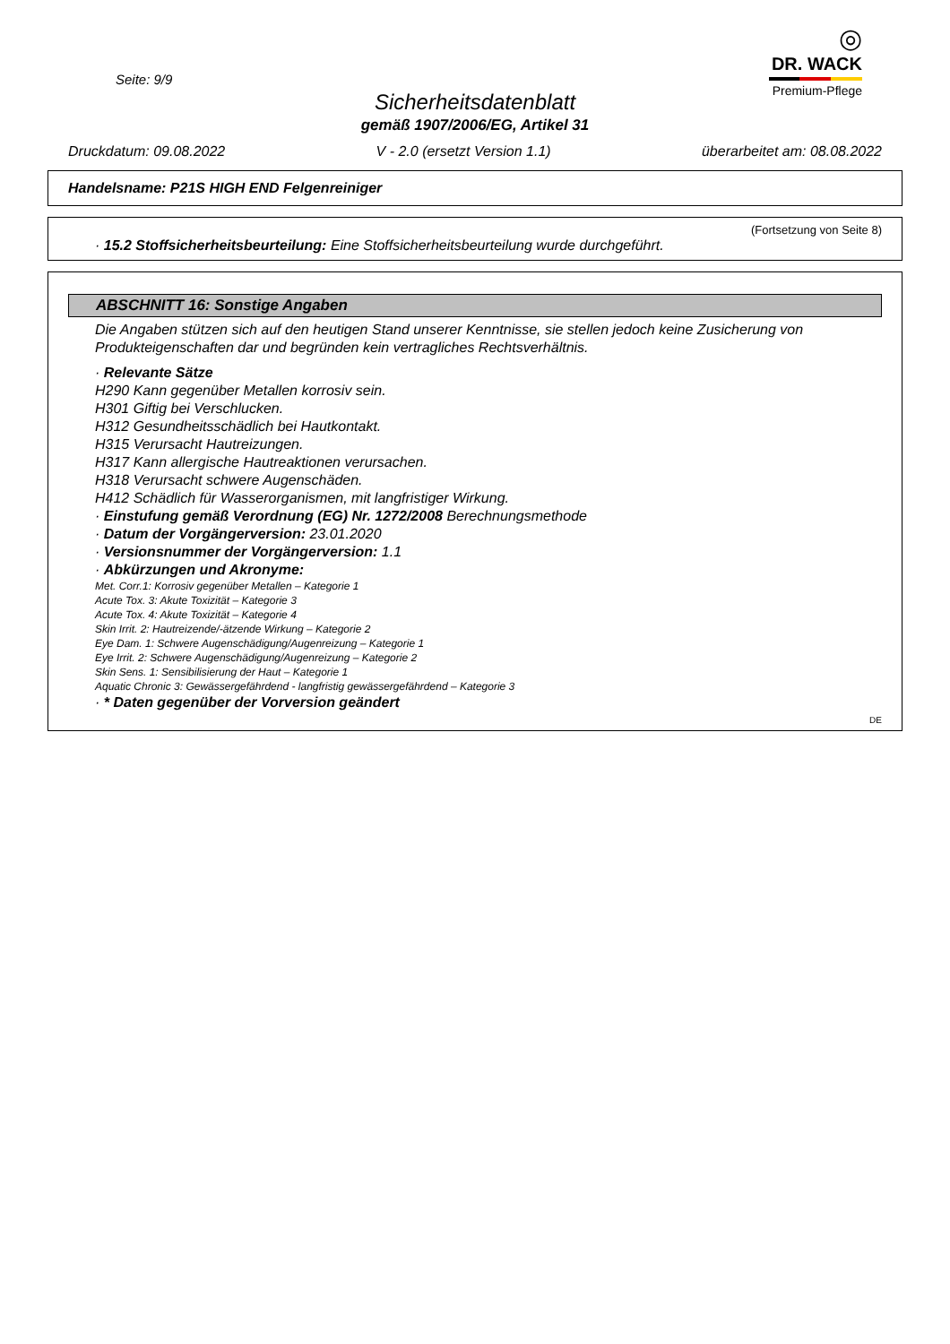Seite: 9/9
Sicherheitsdatenblatt
gemäß 1907/2006/EG, Artikel 31
◎
DR. WACK
Premium-Pflege
Druckdatum: 09.08.2022 V - 2.0 (ersetzt Version 1.1) überarbeitet am: 08.08.2022
Handelsname: P21S HIGH END Felgenreiniger
(Fortsetzung von Seite 8)
· 15.2 Stoffsicherheitsbeurteilung: Eine Stoffsicherheitsbeurteilung wurde durchgeführt.
ABSCHNITT 16: Sonstige Angaben
Die Angaben stützen sich auf den heutigen Stand unserer Kenntnisse, sie stellen jedoch keine Zusicherung von Produkteigenschaften dar und begründen kein vertragliches Rechtsverhältnis.
· Relevante Sätze
H290 Kann gegenüber Metallen korrosiv sein.
H301 Giftig bei Verschlucken.
H312 Gesundheitsschädlich bei Hautkontakt.
H315 Verursacht Hautreizungen.
H317 Kann allergische Hautreaktionen verursachen.
H318 Verursacht schwere Augenschäden.
H412 Schädlich für Wasserorganismen, mit langfristiger Wirkung.
· Einstufung gemäß Verordnung (EG) Nr. 1272/2008 Berechnungsmethode
· Datum der Vorgängerversion: 23.01.2020
· Versionsnummer der Vorgängerversion: 1.1
· Abkürzungen und Akronyme:
Met. Corr.1: Korrosiv gegenüber Metallen – Kategorie 1
Acute Tox. 3: Akute Toxizität – Kategorie 3
Acute Tox. 4: Akute Toxizität – Kategorie 4
Skin Irrit. 2: Hautreizende/-ätzende Wirkung – Kategorie 2
Eye Dam. 1: Schwere Augenschädigung/Augenreizung – Kategorie 1
Eye Irrit. 2: Schwere Augenschädigung/Augenreizung – Kategorie 2
Skin Sens. 1: Sensibilisierung der Haut – Kategorie 1
Aquatic Chronic 3: Gewässergefährdend - langfristig gewässergefährdend – Kategorie 3
· * Daten gegenüber der Vorversion geändert
DE